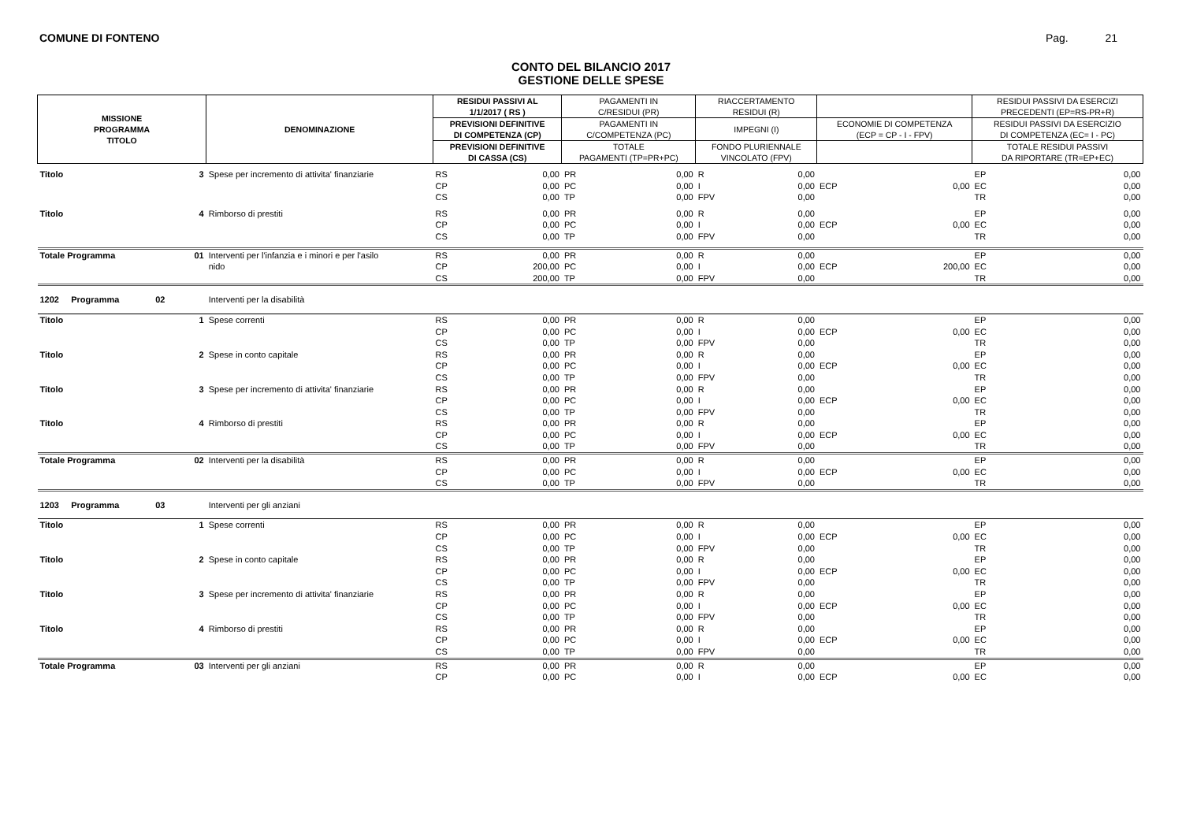COMUNE DI FONTENO Pag. 21
CONTO DEL BILANCIO 2017
GESTIONE DELLE SPESE
| MISSIONE PROGRAMMA TITOLO | | DENOMINAZIONE | RESIDUI PASSIVI AL 1/1/2017 ( RS ) | | PAGAMENTI IN C/RESIDUI (PR) | | RIACCERTAMENTO RESIDUI (R) | | | | RESIDUI PASSIVI DA ESERCIZI PRECEDENTI (EP=RS-PR+R) | |
| --- | --- | --- | --- | --- | --- | --- | --- | --- | --- | --- | --- | --- |
| | | | PREVISIONI DEFINITIVE DI COMPETENZA (CP) | | PAGAMENTI IN C/COMPETENZA (PC) | | IMPEGNI (I) | | ECONOMIE DI COMPETENZA (ECP = CP - I - FPV) | | RESIDUI PASSIVI DA ESERCIZIO DI COMPETENZA (EC= I - PC) | |
| | | | PREVISIONI DEFINITIVE DI CASSA (CS) | | TOTALE PAGAMENTI (TP=PR+PC) | | FONDO PLURIENNALE VINCOLATO (FPV) | | | | TOTALE RESIDUI PASSIVI DA RIPORTARE (TR=EP+EC) | |
| Titolo | 3 | Spese per incremento di attivita' finanziarie | RS CP CS | 0,00 0,00 0,00 | PR PC TP | 0,00 0,00 0,00 | R I FPV | 0,00 0,00 0,00 | ECP | 0,00 | EP EC TR | 0,00 0,00 0,00 |
| Titolo | 4 | Rimborso di prestiti | RS CP CS | 0,00 0,00 0,00 | PR PC TP | 0,00 0,00 0,00 | R I FPV | 0,00 0,00 0,00 | ECP | 0,00 | EP EC TR | 0,00 0,00 0,00 |
| Totale Programma | 01 | Interventi per l'infanzia e i minori e per l'asilo nido | RS CP CS | 0,00 200,00 200,00 | PR PC TP | 0,00 0,00 0,00 | R I FPV | 0,00 0,00 0,00 | ECP | 200,00 | EP EC TR | 0,00 0,00 0,00 |
| 1202 Programma 02 | | Interventi per la disabilità | | | | | | | | | | |
| Titolo | 1 | Spese correnti | RS CP CS | 0,00 0,00 0,00 | PR PC TP | 0,00 0,00 0,00 | R I FPV | 0,00 0,00 0,00 | ECP | 0,00 | EP EC TR | 0,00 0,00 0,00 |
| Titolo | 2 | Spese in conto capitale | RS CP CS | 0,00 0,00 0,00 | PR PC TP | 0,00 0,00 0,00 | R I FPV | 0,00 0,00 0,00 | ECP | 0,00 | EP EC TR | 0,00 0,00 0,00 |
| Titolo | 3 | Spese per incremento di attivita' finanziarie | RS CP CS | 0,00 0,00 0,00 | PR PC TP | 0,00 0,00 0,00 | R I FPV | 0,00 0,00 0,00 | ECP | 0,00 | EP EC TR | 0,00 0,00 0,00 |
| Titolo | 4 | Rimborso di prestiti | RS CP CS | 0,00 0,00 0,00 | PR PC TP | 0,00 0,00 0,00 | R I FPV | 0,00 0,00 0,00 | ECP | 0,00 | EP EC TR | 0,00 0,00 0,00 |
| Totale Programma | 02 | Interventi per la disabilità | RS CP CS | 0,00 0,00 0,00 | PR PC TP | 0,00 0,00 0,00 | R I FPV | 0,00 0,00 0,00 | ECP | 0,00 | EP EC TR | 0,00 0,00 0,00 |
| 1203 Programma 03 | | Interventi per gli anziani | | | | | | | | | | |
| Titolo | 1 | Spese correnti | RS CP CS | 0,00 0,00 0,00 | PR PC TP | 0,00 0,00 0,00 | R I FPV | 0,00 0,00 0,00 | ECP | 0,00 | EP EC TR | 0,00 0,00 0,00 |
| Titolo | 2 | Spese in conto capitale | RS CP CS | 0,00 0,00 0,00 | PR PC TP | 0,00 0,00 0,00 | R I FPV | 0,00 0,00 0,00 | ECP | 0,00 | EP EC TR | 0,00 0,00 0,00 |
| Titolo | 3 | Spese per incremento di attivita' finanziarie | RS CP CS | 0,00 0,00 0,00 | PR PC TP | 0,00 0,00 0,00 | R I FPV | 0,00 0,00 0,00 | ECP | 0,00 | EP EC TR | 0,00 0,00 0,00 |
| Titolo | 4 | Rimborso di prestiti | RS CP CS | 0,00 0,00 0,00 | PR PC TP | 0,00 0,00 0,00 | R I FPV | 0,00 0,00 0,00 | ECP | 0,00 | EP EC TR | 0,00 0,00 0,00 |
| Totale Programma | 03 | Interventi per gli anziani | RS CP | 0,00 0,00 | PR PC | 0,00 0,00 | R I | 0,00 0,00 | ECP | 0,00 | EP EC | 0,00 0,00 |